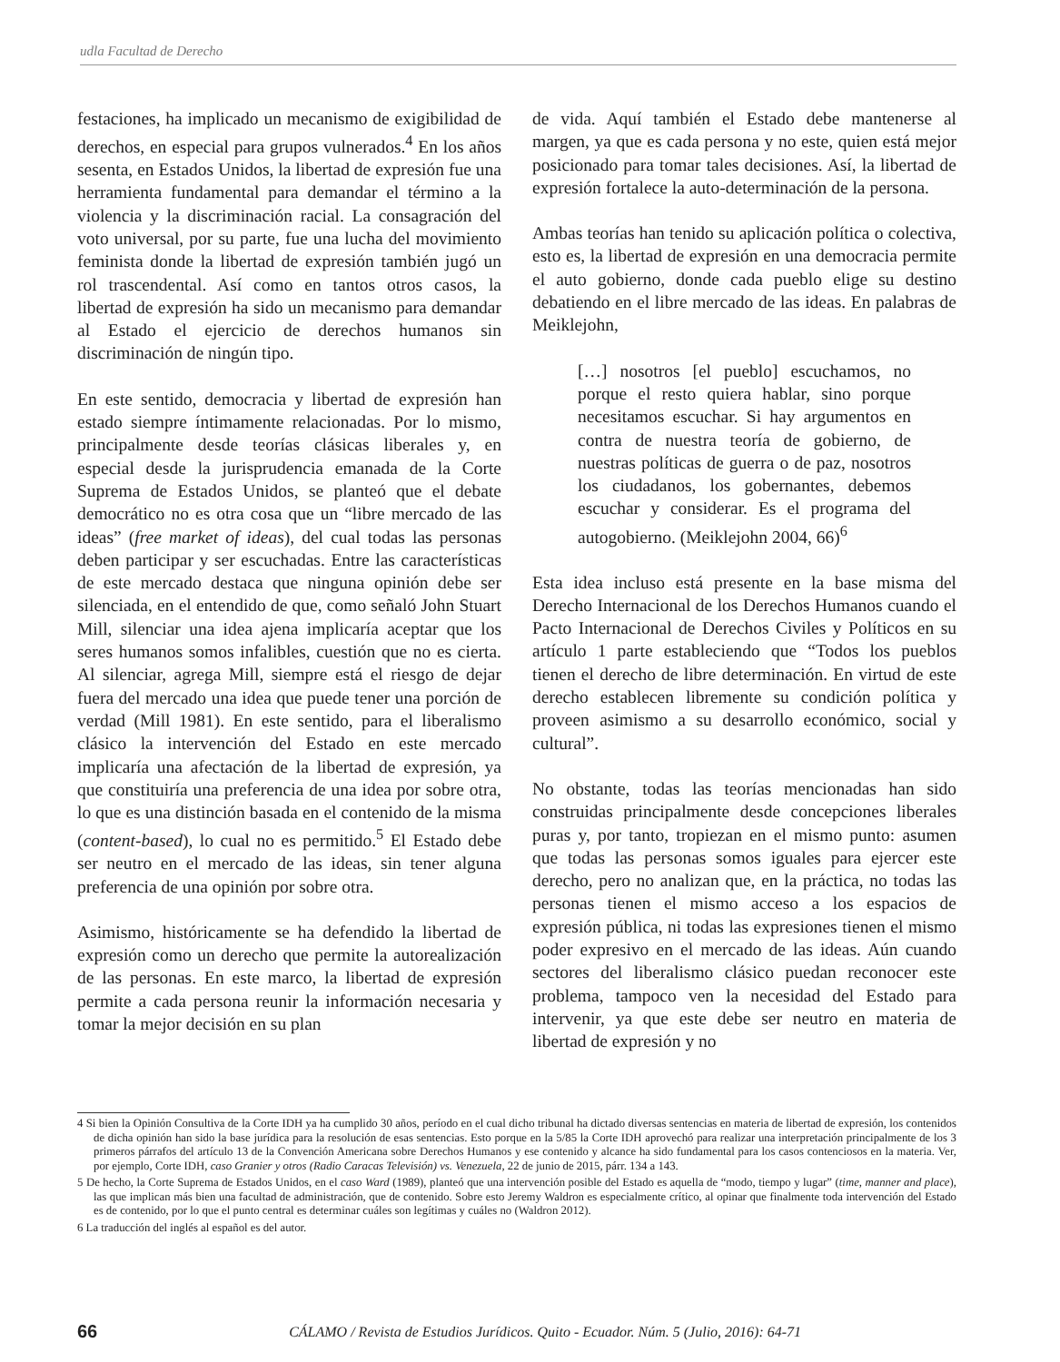udla Facultad de Derecho
festaciones, ha implicado un mecanismo de exigibilidad de derechos, en especial para grupos vulnerados.<sup>4</sup> En los años sesenta, en Estados Unidos, la libertad de expresión fue una herramienta fundamental para demandar el término a la violencia y la discriminación racial. La consagración del voto universal, por su parte, fue una lucha del movimiento feminista donde la libertad de expresión también jugó un rol trascendental. Así como en tantos otros casos, la libertad de expresión ha sido un mecanismo para demandar al Estado el ejercicio de derechos humanos sin discriminación de ningún tipo.
En este sentido, democracia y libertad de expresión han estado siempre íntimamente relacionadas. Por lo mismo, principalmente desde teorías clásicas liberales y, en especial desde la jurisprudencia emanada de la Corte Suprema de Estados Unidos, se planteó que el debate democrático no es otra cosa que un “libre mercado de las ideas” (free market of ideas), del cual todas las personas deben participar y ser escuchadas. Entre las características de este mercado destaca que ninguna opinión debe ser silenciada, en el entendido de que, como señaló John Stuart Mill, silenciar una idea ajena implicaría aceptar que los seres humanos somos infalibles, cuestión que no es cierta. Al silenciar, agrega Mill, siempre está el riesgo de dejar fuera del mercado una idea que puede tener una porción de verdad (Mill 1981). En este sentido, para el liberalismo clásico la intervención del Estado en este mercado implicaría una afectación de la libertad de expresión, ya que constituiría una preferencia de una idea por sobre otra, lo que es una distinción basada en el contenido de la misma (content-based), lo cual no es permitido.<sup>5</sup> El Estado debe ser neutro en el mercado de las ideas, sin tener alguna preferencia de una opinión por sobre otra.
Asimismo, históricamente se ha defendido la libertad de expresión como un derecho que permite la autorealización de las personas. En este marco, la libertad de expresión permite a cada persona reunir la información necesaria y tomar la mejor decisión en su plan
de vida. Aquí también el Estado debe mantenerse al margen, ya que es cada persona y no este, quien está mejor posicionado para tomar tales decisiones. Así, la libertad de expresión fortalece la auto-determinación de la persona.
Ambas teorías han tenido su aplicación política o colectiva, esto es, la libertad de expresión en una democracia permite el auto gobierno, donde cada pueblo elige su destino debatiendo en el libre mercado de las ideas. En palabras de Meiklejohn,
[…] nosotros [el pueblo] escuchamos, no porque el resto quiera hablar, sino porque necesitamos escuchar. Si hay argumentos en contra de nuestra teoría de gobierno, de nuestras políticas de guerra o de paz, nosotros los ciudadanos, los gobernantes, debemos escuchar y considerar. Es el programa del autogobierno. (Meiklejohn 2004, 66)<sup>6</sup>
Esta idea incluso está presente en la base misma del Derecho Internacional de los Derechos Humanos cuando el Pacto Internacional de Derechos Civiles y Políticos en su artículo 1 parte estableciendo que “Todos los pueblos tienen el derecho de libre determinación. En virtud de este derecho establecen libremente su condición política y proveen asimismo a su desarrollo económico, social y cultural”.
No obstante, todas las teorías mencionadas han sido construidas principalmente desde concepciones liberales puras y, por tanto, tropiezan en el mismo punto: asumen que todas las personas somos iguales para ejercer este derecho, pero no analizan que, en la práctica, no todas las personas tienen el mismo acceso a los espacios de expresión pública, ni todas las expresiones tienen el mismo poder expresivo en el mercado de las ideas. Aún cuando sectores del liberalismo clásico puedan reconocer este problema, tampoco ven la necesidad del Estado para intervenir, ya que este debe ser neutro en materia de libertad de expresión y no
4 Si bien la Opinión Consultiva de la Corte IDH ya ha cumplido 30 años, período en el cual dicho tribunal ha dictado diversas sentencias en materia de libertad de expresión, los contenidos de dicha opinión han sido la base jurídica para la resolución de esas sentencias. Esto porque en la 5/85 la Corte IDH aprovechó para realizar una interpretación principalmente de los 3 primeros párrafos del artículo 13 de la Convención Americana sobre Derechos Humanos y ese contenido y alcance ha sido fundamental para los casos contenciosos en la materia. Ver, por ejemplo, Corte IDH, caso Granier y otros (Radio Caracas Televisión) vs. Venezuela, 22 de junio de 2015, párr. 134 a 143.
5 De hecho, la Corte Suprema de Estados Unidos, en el caso Ward (1989), planteó que una intervención posible del Estado es aquella de “modo, tiempo y lugar” (time, manner and place), las que implican más bien una facultad de administración, que de contenido. Sobre esto Jeremy Waldron es especialmente crítico, al opinar que finalmente toda intervención del Estado es de contenido, por lo que el punto central es determinar cuáles son legítimas y cuáles no (Waldron 2012).
6 La traducción del inglés al español es del autor.
66 CÁLAMO / Revista de Estudios Jurídicos. Quito - Ecuador. Núm. 5 (Julio, 2016): 64-71